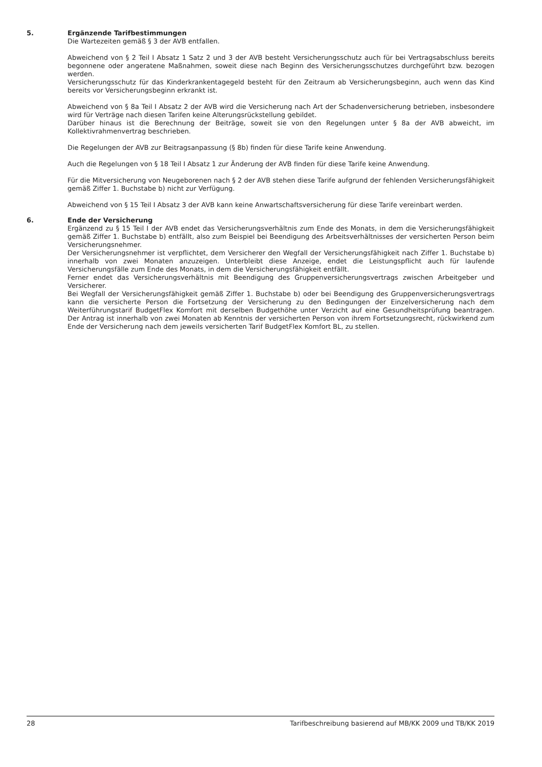5. Ergänzende Tarifbestimmungen
Die Wartezeiten gemäß § 3 der AVB entfallen.
Abweichend von § 2 Teil I Absatz 1 Satz 2 und 3 der AVB besteht Versicherungsschutz auch für bei Vertragsabschluss bereits begonnene oder angeratene Maßnahmen, soweit diese nach Beginn des Versicherungsschutzes durchgeführt bzw. bezogen werden.
Versicherungsschutz für das Kinderkrankentagegeld besteht für den Zeitraum ab Versicherungsbeginn, auch wenn das Kind bereits vor Versicherungsbeginn erkrankt ist.
Abweichend von § 8a Teil I Absatz 2 der AVB wird die Versicherung nach Art der Schadenversicherung betrieben, insbesondere wird für Verträge nach diesen Tarifen keine Alterungsrückstellung gebildet.
Darüber hinaus ist die Berechnung der Beiträge, soweit sie von den Regelungen unter § 8a der AVB abweicht, im Kollektivrahmenvertrag beschrieben.
Die Regelungen der AVB zur Beitragsanpassung (§ 8b) finden für diese Tarife keine Anwendung.
Auch die Regelungen von § 18 Teil I Absatz 1 zur Änderung der AVB finden für diese Tarife keine Anwendung.
Für die Mitversicherung von Neugeborenen nach § 2 der AVB stehen diese Tarife aufgrund der fehlenden Versicherungsfähigkeit gemäß Ziffer 1. Buchstabe b) nicht zur Verfügung.
Abweichend von § 15 Teil I Absatz 3 der AVB kann keine Anwartschaftsversicherung für diese Tarife vereinbart werden.
6. Ende der Versicherung
Ergänzend zu § 15 Teil I der AVB endet das Versicherungsverhältnis zum Ende des Monats, in dem die Versicherungsfähigkeit gemäß Ziffer 1. Buchstabe b) entfällt, also zum Beispiel bei Beendigung des Arbeitsverhältnisses der versicherten Person beim Versicherungsnehmer.
Der Versicherungsnehmer ist verpflichtet, dem Versicherer den Wegfall der Versicherungsfähigkeit nach Ziffer 1. Buchstabe b) innerhalb von zwei Monaten anzuzeigen. Unterbleibt diese Anzeige, endet die Leistungspflicht auch für laufende Versicherungsfälle zum Ende des Monats, in dem die Versicherungsfähigkeit entfällt.
Ferner endet das Versicherungsverhältnis mit Beendigung des Gruppenversicherungsvertrags zwischen Arbeitgeber und Versicherer.
Bei Wegfall der Versicherungsfähigkeit gemäß Ziffer 1. Buchstabe b) oder bei Beendigung des Gruppenversicherungsvertrags kann die versicherte Person die Fortsetzung der Versicherung zu den Bedingungen der Einzelversicherung nach dem Weiterführungstarif BudgetFlex Komfort mit derselben Budgethöhe unter Verzicht auf eine Gesundheitsprüfung beantragen. Der Antrag ist innerhalb von zwei Monaten ab Kenntnis der versicherten Person von ihrem Fortsetzungsrecht, rückwirkend zum Ende der Versicherung nach dem jeweils versicherten Tarif BudgetFlex Komfort BL, zu stellen.
28 Tarifbeschreibung basierend auf MB/KK 2009 und TB/KK 2019